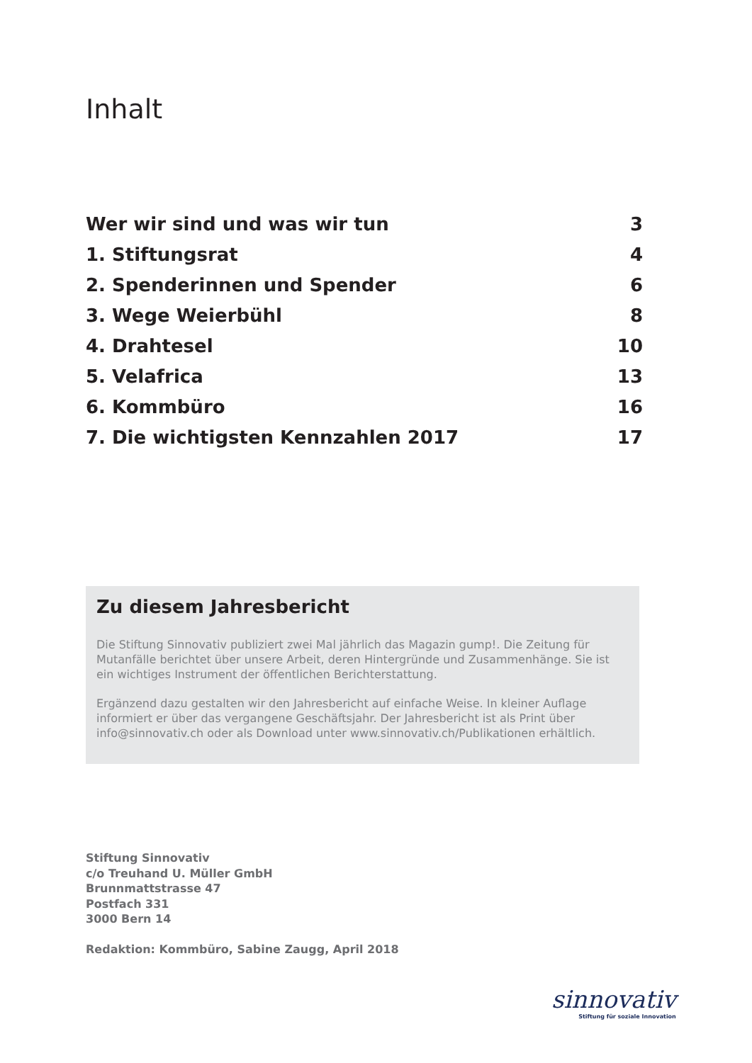Inhalt
Wer wir sind und was wir tun 3
1. Stiftungsrat 4
2. Spenderinnen und Spender 6
3. Wege Weierbühl 8
4. Drahtesel 10
5. Velafrica 13
6. Kommbüro 16
7. Die wichtigsten Kennzahlen 2017 17
Zu diesem Jahresbericht
Die Stiftung Sinnovativ publiziert zwei Mal jährlich das Magazin gump!. Die Zeitung für Mutanfälle berichtet über unsere Arbeit, deren Hintergründe und Zusammenhänge. Sie ist ein wichtiges Instrument der öffentlichen Berichterstattung.
Ergänzend dazu gestalten wir den Jahresbericht auf einfache Weise. In kleiner Auflage informiert er über das vergangene Geschäftsjahr. Der Jahresbericht ist als Print über info@sinnovativ.ch oder als Download unter www.sinnovativ.ch/Publikationen erhältlich.
Stiftung Sinnovativ
c/o Treuhand U. Müller GmbH
Brunnmattstrasse 47
Postfach 331
3000 Bern 14
Redaktion: Kommbüro, Sabine Zaugg, April 2018
sinnovativ
Stiftung für soziale Innovation